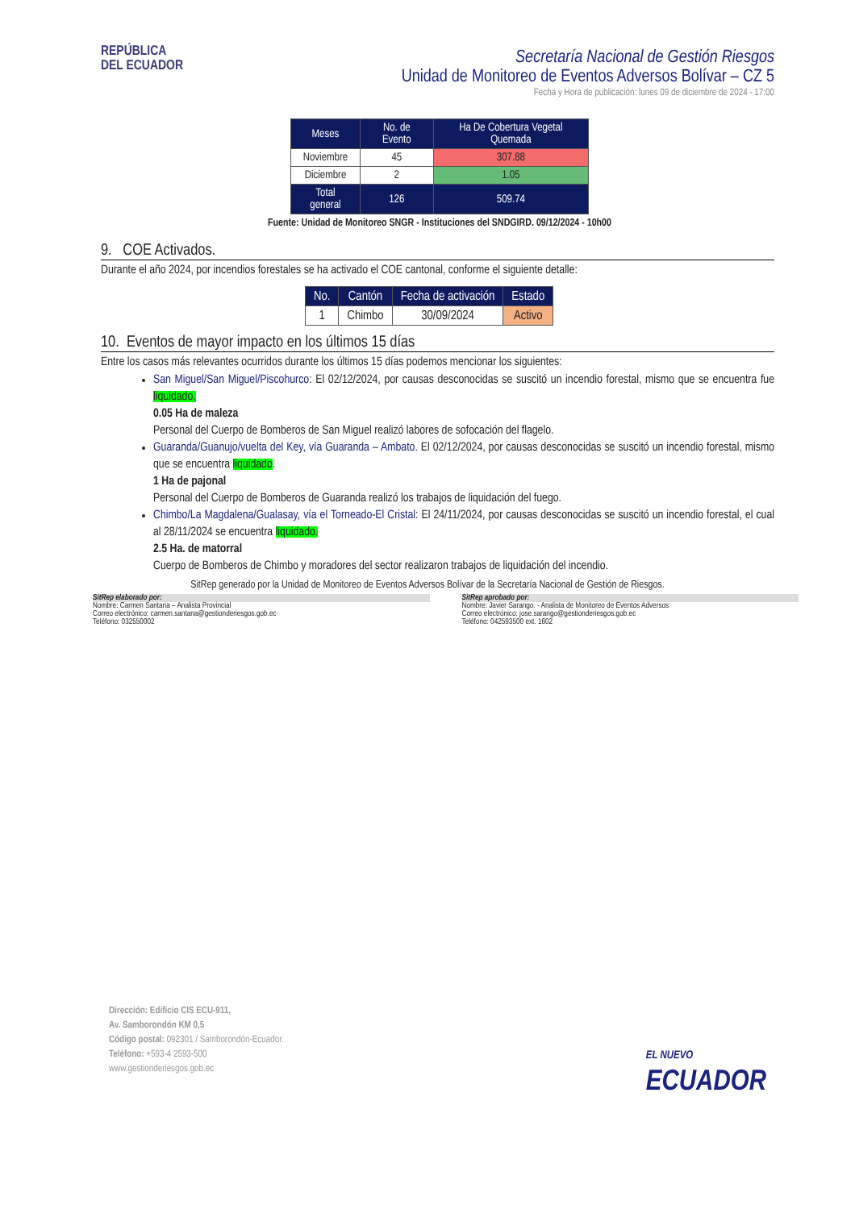REPÚBLICA
DEL ECUADOR
Secretaría Nacional de Gestión Riesgos
Unidad de Monitoreo de Eventos Adversos Bolívar – CZ 5
Fecha y Hora de publicación: lunes 09 de diciembre de 2024 - 17:00
| Meses | No. de Evento | Ha De Cobertura Vegetal Quemada |
| --- | --- | --- |
| Noviembre | 45 | 307.88 |
| Diciembre | 2 | 1.05 |
| Total general | 126 | 509.74 |
Fuente: Unidad de Monitoreo SNGR - Instituciones del SNDGIRD. 09/12/2024 - 10h00
9. COE Activados.
Durante el año 2024, por incendios forestales se ha activado el COE cantonal, conforme el siguiente detalle:
| No. | Cantón | Fecha de activación | Estado |
| --- | --- | --- | --- |
| 1 | Chimbo | 30/09/2024 | Activo |
10. Eventos de mayor impacto en los últimos 15 días
Entre los casos más relevantes ocurridos durante los últimos 15 días podemos mencionar los siguientes:
San Miguel/San Miguel/Piscohurco: El 02/12/2024, por causas desconocidas se suscitó un incendio forestal, mismo que se encuentra fue liquidado.
0.05 Ha de maleza
Personal del Cuerpo de Bomberos de San Miguel realizó labores de sofocación del flagelo.
Guaranda/Guanujo/vuelta del Key, vía Guaranda – Ambato. El 02/12/2024, por causas desconocidas se suscitó un incendio forestal, mismo que se encuentra liquidado.
1 Ha de pajonal
Personal del Cuerpo de Bomberos de Guaranda realizó los trabajos de liquidación del fuego.
Chimbo/La Magdalena/Gualasay, vía el Torneado-El Cristal: El 24/11/2024, por causas desconocidas se suscitó un incendio forestal, el cual al 28/11/2024 se encuentra liquidado.
2.5 Ha. de matorral
Cuerpo de Bomberos de Chimbo y moradores del sector realizaron trabajos de liquidación del incendio.
SitRep generado por la Unidad de Monitoreo de Eventos Adversos Bolívar de la Secretaría Nacional de Gestión de Riesgos.
SitRep elaborado por:
Nombre: Carmen Santana – Analista Provincial
Correo electrónico: carmen.santana@gestionderiesgos.gob.ec
Teléfono: 032550002
SitRep aprobado por:
Nombre: Javier Sarango. - Analista de Monitoreo de Eventos Adversos
Correo electrónico: jose.sarango@gestionderiesgos.gob.ec
Teléfono: 042593500 ext. 1602
Dirección: Edificio CIS ECU-911,
Av. Samborondón KM 0,5
Código postal: 092301 / Samborondón-Ecuador.
Teléfono: +593-4 2593-500
www.gestionderiesgos.gob.ec
EL NUEVO
ECUADOR